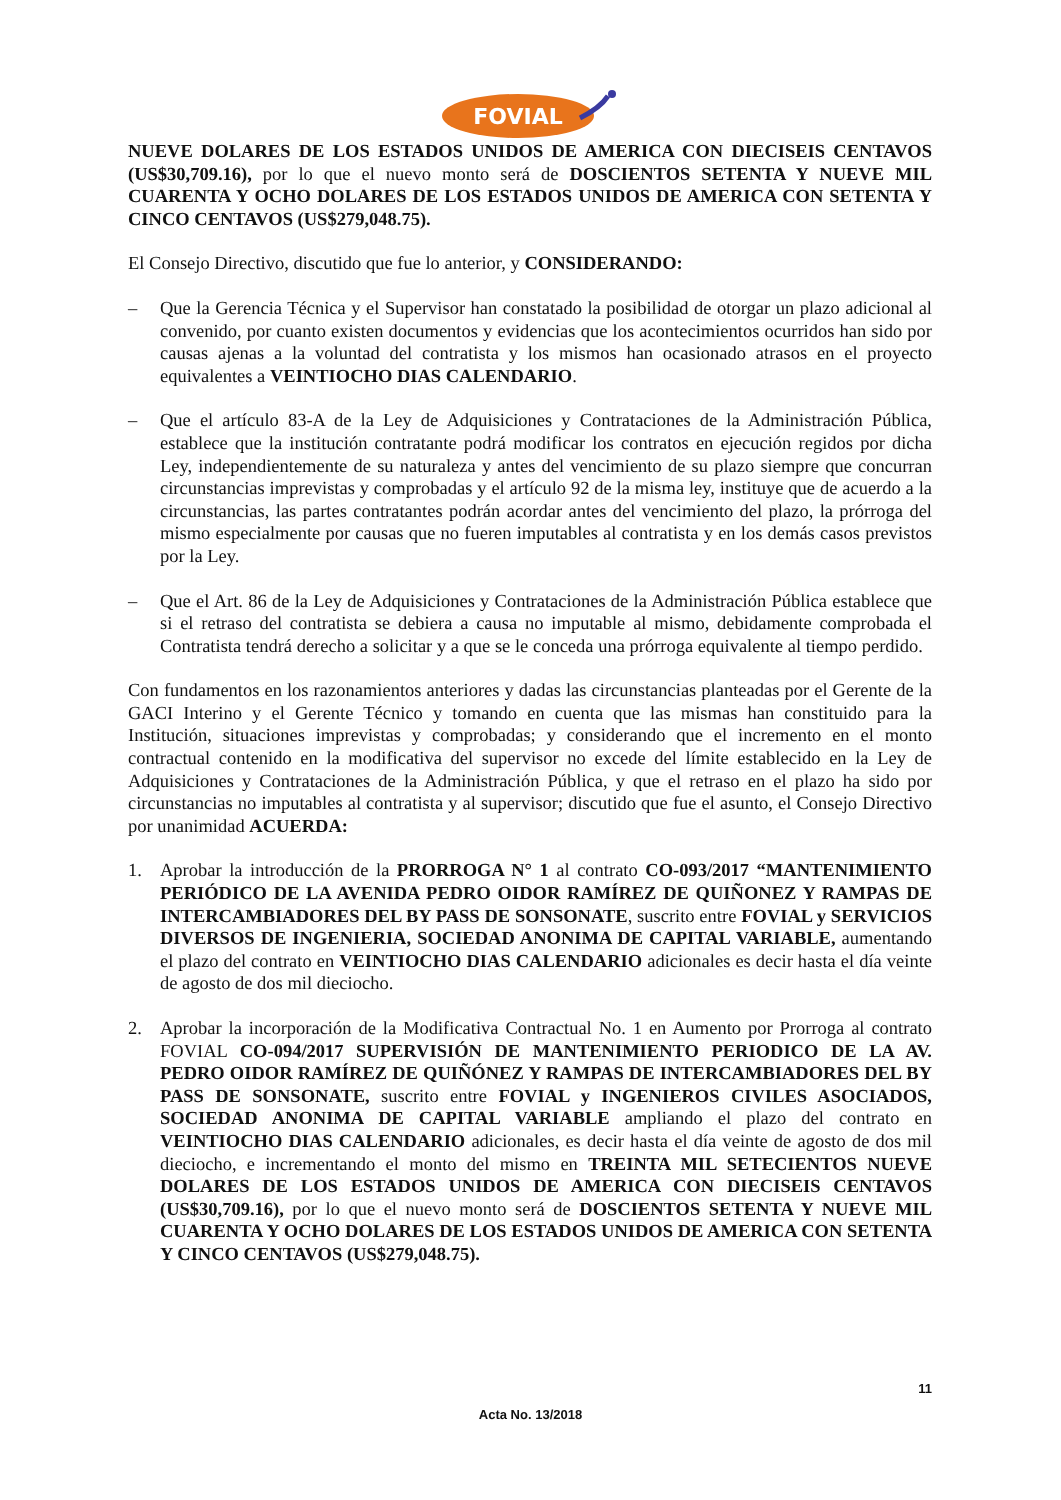FOVIAL
NUEVE DOLARES DE LOS ESTADOS UNIDOS DE AMERICA CON DIECISEIS CENTAVOS (US$30,709.16), por lo que el nuevo monto será de DOSCIENTOS SETENTA Y NUEVE MIL CUARENTA Y OCHO DOLARES DE LOS ESTADOS UNIDOS DE AMERICA CON SETENTA Y CINCO CENTAVOS (US$279,048.75).
El Consejo Directivo, discutido que fue lo anterior, y CONSIDERANDO:
– Que la Gerencia Técnica y el Supervisor han constatado la posibilidad de otorgar un plazo adicional al convenido, por cuanto existen documentos y evidencias que los acontecimientos ocurridos han sido por causas ajenas a la voluntad del contratista y los mismos han ocasionado atrasos en el proyecto equivalentes a VEINTIOCHO DIAS CALENDARIO.
– Que el artículo 83-A de la Ley de Adquisiciones y Contrataciones de la Administración Pública, establece que la institución contratante podrá modificar los contratos en ejecución regidos por dicha Ley, independientemente de su naturaleza y antes del vencimiento de su plazo siempre que concurran circunstancias imprevistas y comprobadas y el artículo 92 de la misma ley, instituye que de acuerdo a la circunstancias, las partes contratantes podrán acordar antes del vencimiento del plazo, la prórroga del mismo especialmente por causas que no fueren imputables al contratista y en los demás casos previstos por la Ley.
– Que el Art. 86 de la Ley de Adquisiciones y Contrataciones de la Administración Pública establece que si el retraso del contratista se debiera a causa no imputable al mismo, debidamente comprobada el Contratista tendrá derecho a solicitar y a que se le conceda una prórroga equivalente al tiempo perdido.
Con fundamentos en los razonamientos anteriores y dadas las circunstancias planteadas por el Gerente de la GACI Interino y el Gerente Técnico y tomando en cuenta que las mismas han constituido para la Institución, situaciones imprevistas y comprobadas; y considerando que el incremento en el monto contractual contenido en la modificativa del supervisor no excede del límite establecido en la Ley de Adquisiciones y Contrataciones de la Administración Pública, y que el retraso en el plazo ha sido por circunstancias no imputables al contratista y al supervisor; discutido que fue el asunto, el Consejo Directivo por unanimidad ACUERDA:
1. Aprobar la introducción de la PRORROGA N° 1 al contrato CO-093/2017 “MANTENIMIENTO PERIÓDICO DE LA AVENIDA PEDRO OIDOR RAMÍREZ DE QUIÑONEZ Y RAMPAS DE INTERCAMBIADORES DEL BY PASS DE SONSONATE, suscrito entre FOVIAL y SERVICIOS DIVERSOS DE INGENIERIA, SOCIEDAD ANONIMA DE CAPITAL VARIABLE, aumentando el plazo del contrato en VEINTIOCHO DIAS CALENDARIO adicionales es decir hasta el día veinte de agosto de dos mil dieciocho.
2. Aprobar la incorporación de la Modificativa Contractual No. 1 en Aumento por Prorroga al contrato FOVIAL CO-094/2017 SUPERVISIÓN DE MANTENIMIENTO PERIODICO DE LA AV. PEDRO OIDOR RAMÍREZ DE QUIÑÓNEZ Y RAMPAS DE INTERCAMBIADORES DEL BY PASS DE SONSONATE, suscrito entre FOVIAL y INGENIEROS CIVILES ASOCIADOS, SOCIEDAD ANONIMA DE CAPITAL VARIABLE ampliando el plazo del contrato en VEINTIOCHO DIAS CALENDARIO adicionales, es decir hasta el día veinte de agosto de dos mil dieciocho, e incrementando el monto del mismo en TREINTA MIL SETECIENTOS NUEVE DOLARES DE LOS ESTADOS UNIDOS DE AMERICA CON DIECISEIS CENTAVOS (US$30,709.16), por lo que el nuevo monto será de DOSCIENTOS SETENTA Y NUEVE MIL CUARENTA Y OCHO DOLARES DE LOS ESTADOS UNIDOS DE AMERICA CON SETENTA Y CINCO CENTAVOS (US$279,048.75).
11
Acta No. 13/2018